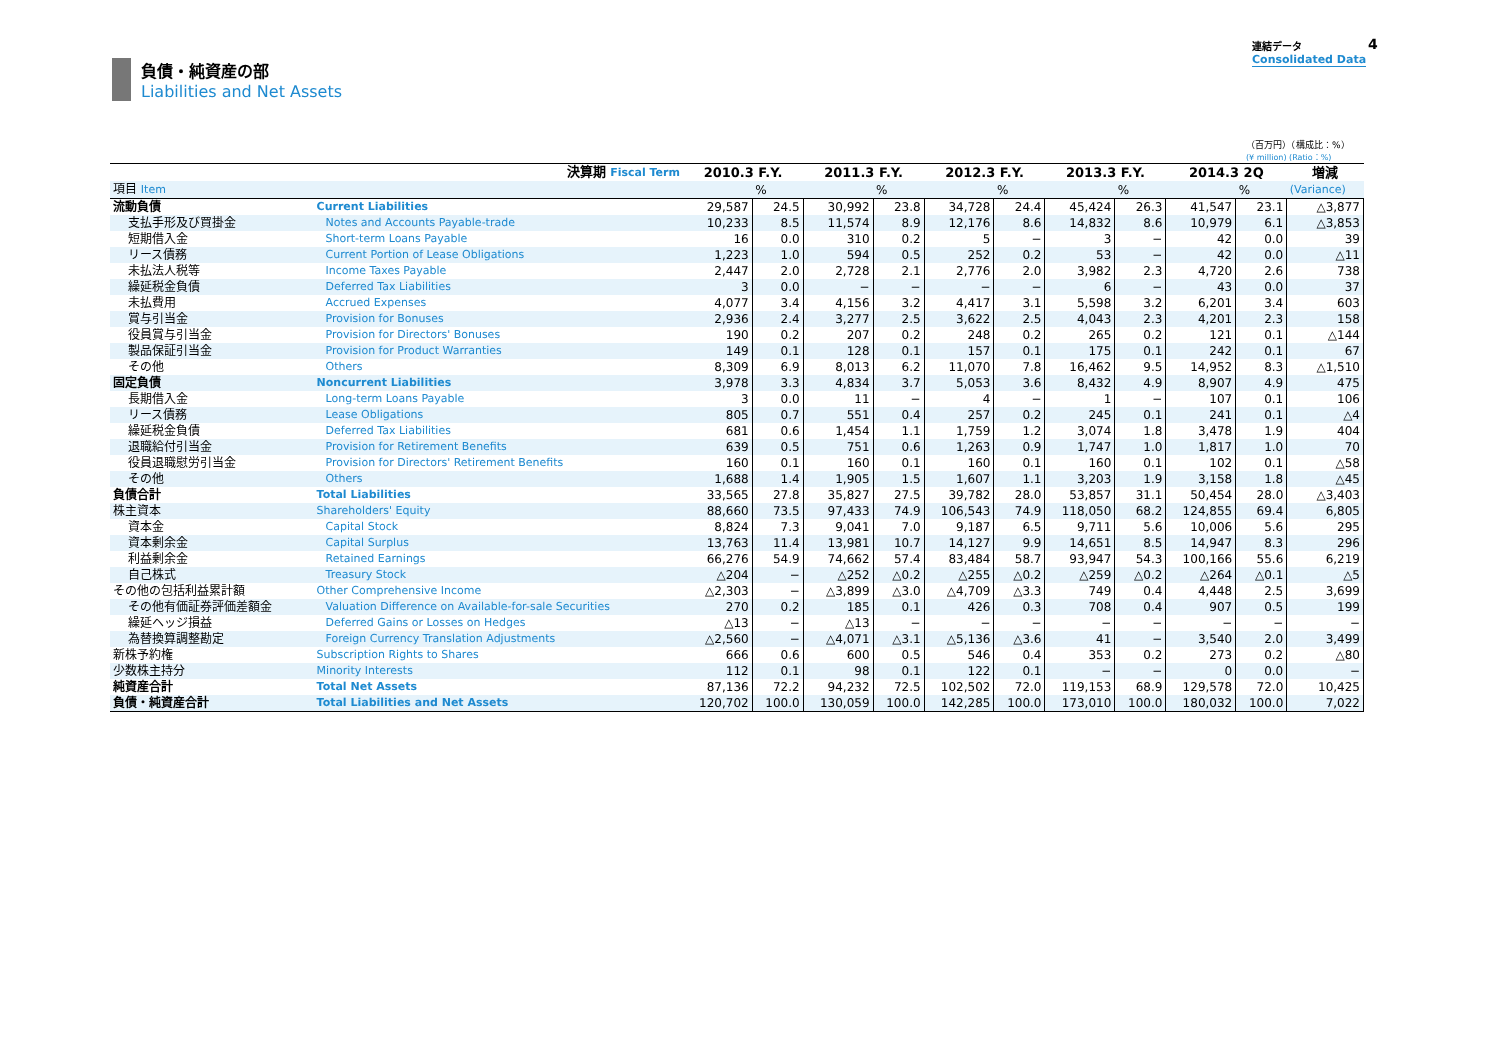負債・純資産の部
Liabilities and Net Assets
連結データ
Consolidated Data
4
（百万円）（構成比：%）
(¥ million) (Ratio：%)
| 決算期 Fiscal Term | | 2010.3 F.Y. | | 2011.3 F.Y. | | 2012.3 F.Y. | | 2013.3 F.Y. | | 2014.3 2Q | | 増減 |
| --- | --- | --- | --- | --- | --- | --- | --- | --- | --- | --- | --- | --- |
| 項目 Item | | | % | | % | | % | | % | | % | (Variance) |
| 流動負債 | Current Liabilities | 29,587 | 24.5 | 30,992 | 23.8 | 34,728 | 24.4 | 45,424 | 26.3 | 41,547 | 23.1 | △3,877 |
| 支払手形及び買掛金 | Notes and Accounts Payable-trade | 10,233 | 8.5 | 11,574 | 8.9 | 12,176 | 8.6 | 14,832 | 8.6 | 10,979 | 6.1 | △3,853 |
| 短期借入金 | Short-term Loans Payable | 16 | 0.0 | 310 | 0.2 | 5 | − | 3 | − | 42 | 0.0 | 39 |
| リース債務 | Current Portion of Lease Obligations | 1,223 | 1.0 | 594 | 0.5 | 252 | 0.2 | 53 | − | 42 | 0.0 | △11 |
| 未払法人税等 | Income Taxes Payable | 2,447 | 2.0 | 2,728 | 2.1 | 2,776 | 2.0 | 3,982 | 2.3 | 4,720 | 2.6 | 738 |
| 繰延税金負債 | Deferred Tax Liabilities | 3 | 0.0 | − | − | − | − | 6 | − | 43 | 0.0 | 37 |
| 未払費用 | Accrued Expenses | 4,077 | 3.4 | 4,156 | 3.2 | 4,417 | 3.1 | 5,598 | 3.2 | 6,201 | 3.4 | 603 |
| 賞与引当金 | Provision for Bonuses | 2,936 | 2.4 | 3,277 | 2.5 | 3,622 | 2.5 | 4,043 | 2.3 | 4,201 | 2.3 | 158 |
| 役員賞与引当金 | Provision for Directors' Bonuses | 190 | 0.2 | 207 | 0.2 | 248 | 0.2 | 265 | 0.2 | 121 | 0.1 | △144 |
| 製品保証引当金 | Provision for Product Warranties | 149 | 0.1 | 128 | 0.1 | 157 | 0.1 | 175 | 0.1 | 242 | 0.1 | 67 |
| その他 | Others | 8,309 | 6.9 | 8,013 | 6.2 | 11,070 | 7.8 | 16,462 | 9.5 | 14,952 | 8.3 | △1,510 |
| 固定負債 | Noncurrent Liabilities | 3,978 | 3.3 | 4,834 | 3.7 | 5,053 | 3.6 | 8,432 | 4.9 | 8,907 | 4.9 | 475 |
| 長期借入金 | Long-term Loans Payable | 3 | 0.0 | 11 | − | 4 | − | 1 | − | 107 | 0.1 | 106 |
| リース債務 | Lease Obligations | 805 | 0.7 | 551 | 0.4 | 257 | 0.2 | 245 | 0.1 | 241 | 0.1 | △4 |
| 繰延税金負債 | Deferred Tax Liabilities | 681 | 0.6 | 1,454 | 1.1 | 1,759 | 1.2 | 3,074 | 1.8 | 3,478 | 1.9 | 404 |
| 退職給付引当金 | Provision for Retirement Benefits | 639 | 0.5 | 751 | 0.6 | 1,263 | 0.9 | 1,747 | 1.0 | 1,817 | 1.0 | 70 |
| 役員退職慰労引当金 | Provision for Directors' Retirement Benefits | 160 | 0.1 | 160 | 0.1 | 160 | 0.1 | 160 | 0.1 | 102 | 0.1 | △58 |
| その他 | Others | 1,688 | 1.4 | 1,905 | 1.5 | 1,607 | 1.1 | 3,203 | 1.9 | 3,158 | 1.8 | △45 |
| 負債合計 | Total Liabilities | 33,565 | 27.8 | 35,827 | 27.5 | 39,782 | 28.0 | 53,857 | 31.1 | 50,454 | 28.0 | △3,403 |
| 株主資本 | Shareholders' Equity | 88,660 | 73.5 | 97,433 | 74.9 | 106,543 | 74.9 | 118,050 | 68.2 | 124,855 | 69.4 | 6,805 |
| 資本金 | Capital Stock | 8,824 | 7.3 | 9,041 | 7.0 | 9,187 | 6.5 | 9,711 | 5.6 | 10,006 | 5.6 | 295 |
| 資本剰余金 | Capital Surplus | 13,763 | 11.4 | 13,981 | 10.7 | 14,127 | 9.9 | 14,651 | 8.5 | 14,947 | 8.3 | 296 |
| 利益剰余金 | Retained Earnings | 66,276 | 54.9 | 74,662 | 57.4 | 83,484 | 58.7 | 93,947 | 54.3 | 100,166 | 55.6 | 6,219 |
| 自己株式 | Treasury Stock | △204 | − | △252 | △0.2 | △255 | △0.2 | △259 | △0.2 | △264 | △0.1 | △5 |
| その他の包括利益累計額 | Other Comprehensive Income | △2,303 | − | △3,899 | △3.0 | △4,709 | △3.3 | 749 | 0.4 | 4,448 | 2.5 | 3,699 |
| その他有価証券評価差額金 | Valuation Difference on Available-for-sale Securities | 270 | 0.2 | 185 | 0.1 | 426 | 0.3 | 708 | 0.4 | 907 | 0.5 | 199 |
| 繰延ヘッジ損益 | Deferred Gains or Losses on Hedges | △13 | − | △13 | − | − | − | − | − | − | − | − |
| 為替換算調整勘定 | Foreign Currency Translation Adjustments | △2,560 | − | △4,071 | △3.1 | △5,136 | △3.6 | 41 | − | 3,540 | 2.0 | 3,499 |
| 新株予約権 | Subscription Rights to Shares | 666 | 0.6 | 600 | 0.5 | 546 | 0.4 | 353 | 0.2 | 273 | 0.2 | △80 |
| 少数株主持分 | Minority Interests | 112 | 0.1 | 98 | 0.1 | 122 | 0.1 | − | − | 0 | 0.0 | − |
| 純資産合計 | Total Net Assets | 87,136 | 72.2 | 94,232 | 72.5 | 102,502 | 72.0 | 119,153 | 68.9 | 129,578 | 72.0 | 10,425 |
| 負債・純資産合計 | Total Liabilities and Net Assets | 120,702 | 100.0 | 130,059 | 100.0 | 142,285 | 100.0 | 173,010 | 100.0 | 180,032 | 100.0 | 7,022 |